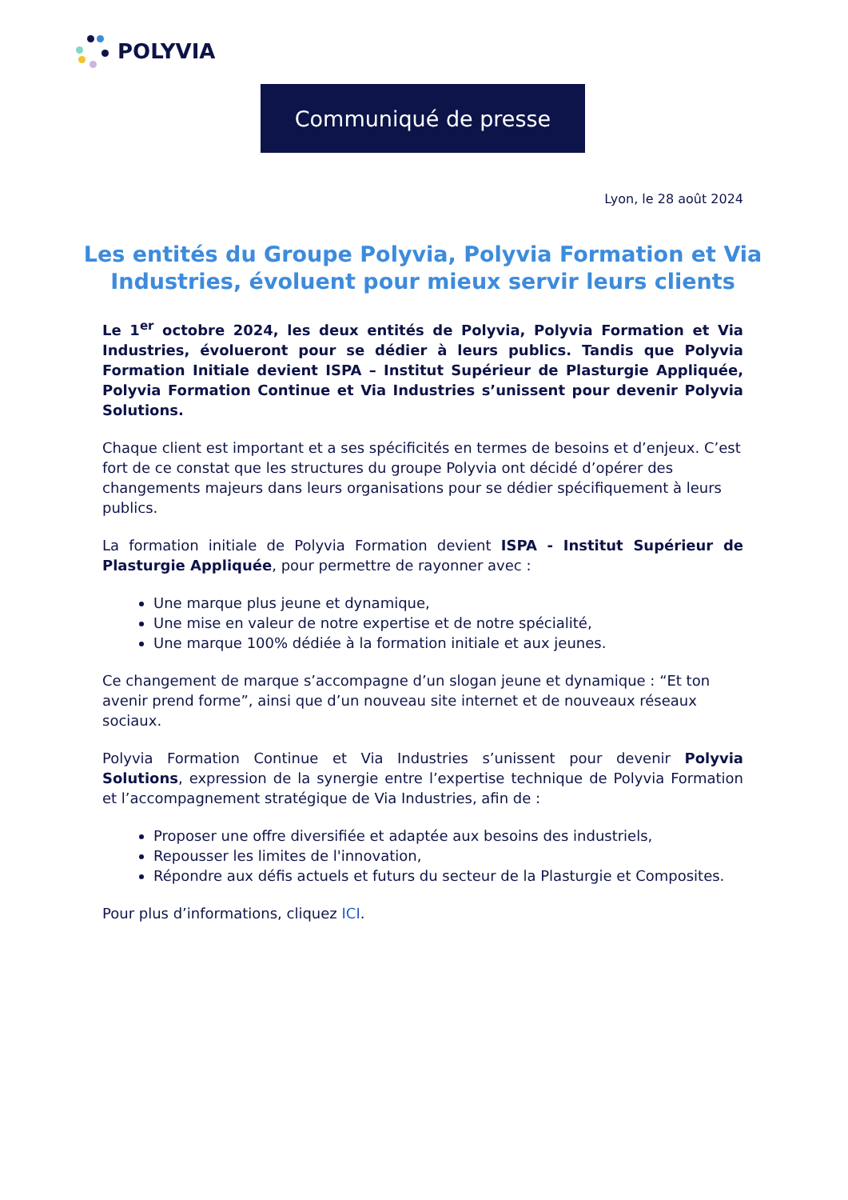POLYVIA
Communiqué de presse
Lyon, le 28 août 2024
Les entités du Groupe Polyvia, Polyvia Formation et Via Industries, évoluent pour mieux servir leurs clients
Le 1<sup>er</sup> octobre 2024, les deux entités de Polyvia, Polyvia Formation et Via Industries, évolueront pour se dédier à leurs publics. Tandis que Polyvia Formation Initiale devient ISPA – Institut Supérieur de Plasturgie Appliquée, Polyvia Formation Continue et Via Industries s’unissent pour devenir Polyvia Solutions.
Chaque client est important et a ses spécificités en termes de besoins et d’enjeux. C’est fort de ce constat que les structures du groupe Polyvia ont décidé d’opérer des changements majeurs dans leurs organisations pour se dédier spécifiquement à leurs publics.
La formation initiale de Polyvia Formation devient ISPA - Institut Supérieur de Plasturgie Appliquée, pour permettre de rayonner avec :
Une marque plus jeune et dynamique,
Une mise en valeur de notre expertise et de notre spécialité,
Une marque 100% dédiée à la formation initiale et aux jeunes.
Ce changement de marque s’accompagne d’un slogan jeune et dynamique : “Et ton avenir prend forme”, ainsi que d’un nouveau site internet et de nouveaux réseaux sociaux.
Polyvia Formation Continue et Via Industries s’unissent pour devenir Polyvia Solutions, expression de la synergie entre l’expertise technique de Polyvia Formation et l’accompagnement stratégique de Via Industries, afin de :
Proposer une offre diversifiée et adaptée aux besoins des industriels,
Repousser les limites de l'innovation,
Répondre aux défis actuels et futurs du secteur de la Plasturgie et Composites.
Pour plus d’informations, cliquez ICI.